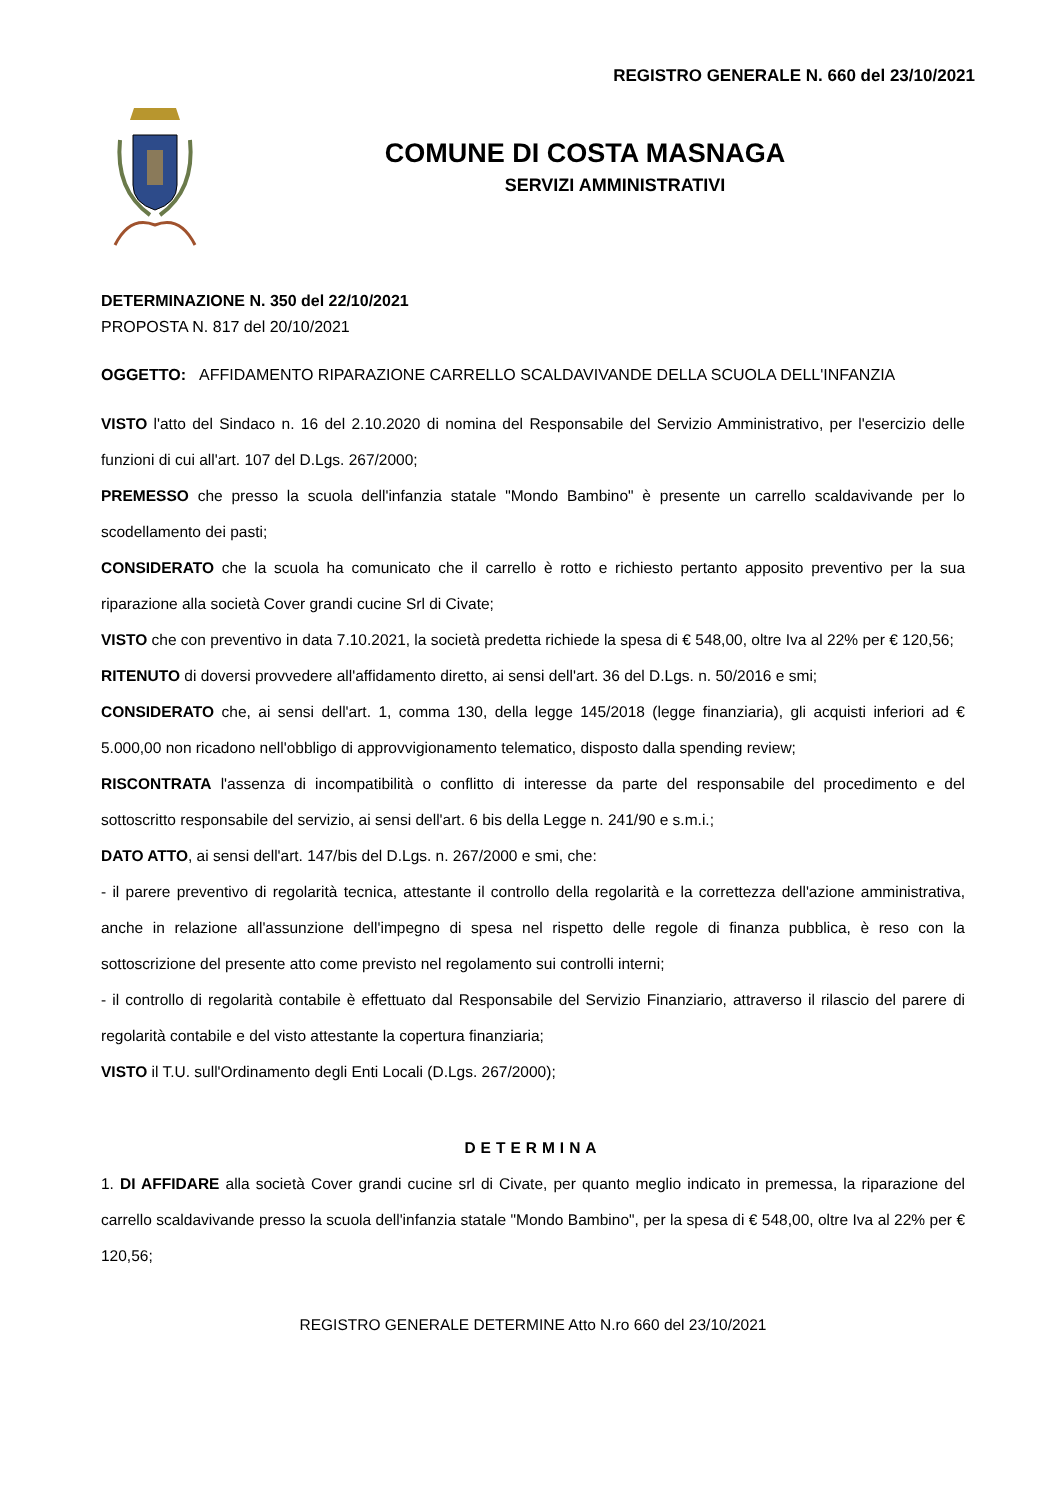REGISTRO GENERALE N. 660 del 23/10/2021
COMUNE DI COSTA MASNAGA
SERVIZI AMMINISTRATIVI
DETERMINAZIONE N. 350 del 22/10/2021
PROPOSTA N. 817 del 20/10/2021
OGGETTO: AFFIDAMENTO RIPARAZIONE CARRELLO SCALDAVIVANDE DELLA SCUOLA DELL'INFANZIA
VISTO l'atto del Sindaco n. 16 del 2.10.2020 di nomina del Responsabile del Servizio Amministrativo, per l'esercizio delle funzioni di cui all'art. 107 del D.Lgs. 267/2000;
PREMESSO che presso la scuola dell'infanzia statale "Mondo Bambino" è presente un carrello scaldavivande per lo scodellamento dei pasti;
CONSIDERATO che la scuola ha comunicato che il carrello è rotto e richiesto pertanto apposito preventivo per la sua riparazione alla società Cover grandi cucine Srl di Civate;
VISTO che con preventivo in data 7.10.2021, la società predetta richiede la spesa di € 548,00, oltre Iva al 22% per € 120,56;
RITENUTO di doversi provvedere all'affidamento diretto, ai sensi dell'art. 36 del D.Lgs. n. 50/2016 e smi;
CONSIDERATO che, ai sensi dell'art. 1, comma 130, della legge 145/2018 (legge finanziaria), gli acquisti inferiori ad € 5.000,00 non ricadono nell'obbligo di approvvigionamento telematico, disposto dalla spending review;
RISCONTRATA l'assenza di incompatibilità o conflitto di interesse da parte del responsabile del procedimento e del sottoscritto responsabile del servizio, ai sensi dell'art. 6 bis della Legge n. 241/90 e s.m.i.;
DATO ATTO, ai sensi dell'art. 147/bis del D.Lgs. n. 267/2000 e smi, che:
- il parere preventivo di regolarità tecnica, attestante il controllo della regolarità e la correttezza dell'azione amministrativa, anche in relazione all'assunzione dell'impegno di spesa nel rispetto delle regole di finanza pubblica, è reso con la sottoscrizione del presente atto come previsto nel regolamento sui controlli interni;
- il controllo di regolarità contabile è effettuato dal Responsabile del Servizio Finanziario, attraverso il rilascio del parere di regolarità contabile e del visto attestante la copertura finanziaria;
VISTO il T.U. sull'Ordinamento degli Enti Locali (D.Lgs. 267/2000);
DETERMINA
1. DI AFFIDARE alla società Cover grandi cucine srl di Civate, per quanto meglio indicato in premessa, la riparazione del carrello scaldavivande presso la scuola dell'infanzia statale "Mondo Bambino", per la spesa di € 548,00, oltre Iva al 22% per € 120,56;
REGISTRO GENERALE DETERMINE Atto N.ro 660 del 23/10/2021